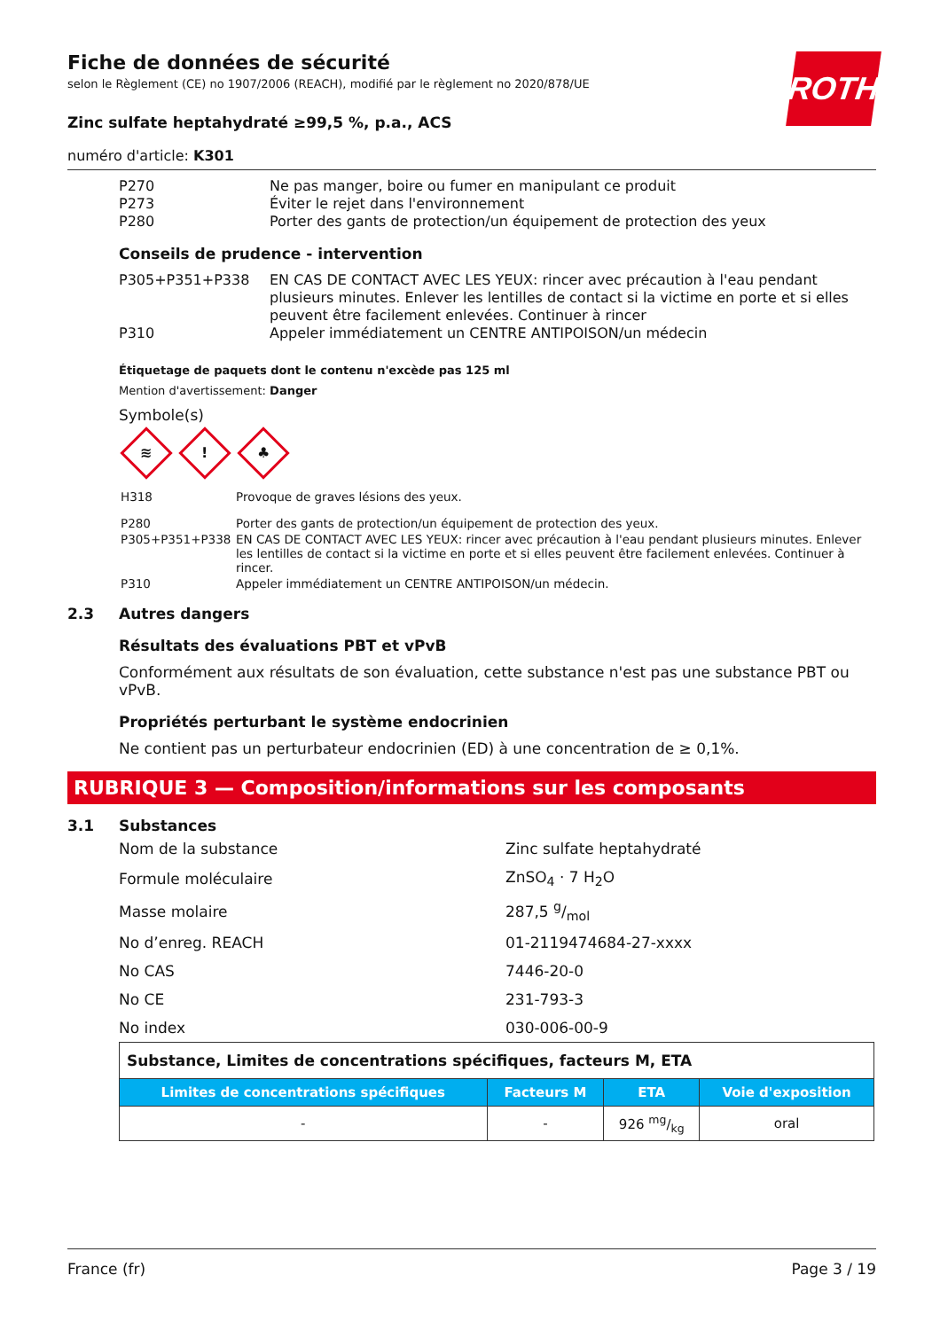ROTH
Fiche de données de sécurité
selon le Règlement (CE) no 1907/2006 (REACH), modifié par le règlement no 2020/878/UE
Zinc sulfate heptahydraté ≥99,5 %, p.a., ACS
numéro d'article: K301
| P270 | Ne pas manger, boire ou fumer en manipulant ce produit |
| P273 | Éviter le rejet dans l'environnement |
| P280 | Porter des gants de protection/un équipement de protection des yeux |
Conseils de prudence - intervention
| P305+P351+P338 | EN CAS DE CONTACT AVEC LES YEUX: rincer avec précaution à l'eau pendant plusieurs minutes. Enlever les lentilles de contact si la victime en porte et si elles peuvent être facilement enlevées. Continuer à rincer |
| P310 | Appeler immédiatement un CENTRE ANTIPOISON/un médecin |
Étiquetage de paquets dont le contenu n'excède pas 125 ml
Mention d'avertissement: Danger
Symbole(s)
≋! ♣
| H318 | Provoque de graves lésions des yeux. |
| P280 | Porter des gants de protection/un équipement de protection des yeux. |
| P305+P351+P338 | EN CAS DE CONTACT AVEC LES YEUX: rincer avec précaution à l'eau pendant plusieurs minutes. Enlever les lentilles de contact si la victime en porte et si elles peuvent être facilement enlevées. Continuer à rincer. |
| P310 | Appeler immédiatement un CENTRE ANTIPOISON/un médecin. |
2.3 Autres dangers
Résultats des évaluations PBT et vPvB
Conformément aux résultats de son évaluation, cette substance n'est pas une substance PBT ou vPvB.
Propriétés perturbant le système endocrinien
Ne contient pas un perturbateur endocrinien (ED) à une concentration de ≥ 0,1%.
RUBRIQUE 3 — Composition/informations sur les composants
3.1 Substances
| Nom de la substance | Zinc sulfate heptahydraté |
| Formule moléculaire | ZnSO<sub>4</sub> · 7 H<sub>2</sub>O |
| Masse molaire | 287,5 g/mol |
| No d’enreg. REACH | 01-2119474684-27-xxxx |
| No CAS | 7446-20-0 |
| No CE | 231-793-3 |
| No index | 030-006-00-9 |
| Substance, Limites de concentrations spécifiques, facteurs M, ETA | | | |
| --- | --- | --- | --- |
| Limites de concentrations spécifiques | Facteurs M | ETA | Voie d'exposition |
| - | - | 926 mg/kg | oral |
France (fr) Page 3 / 19